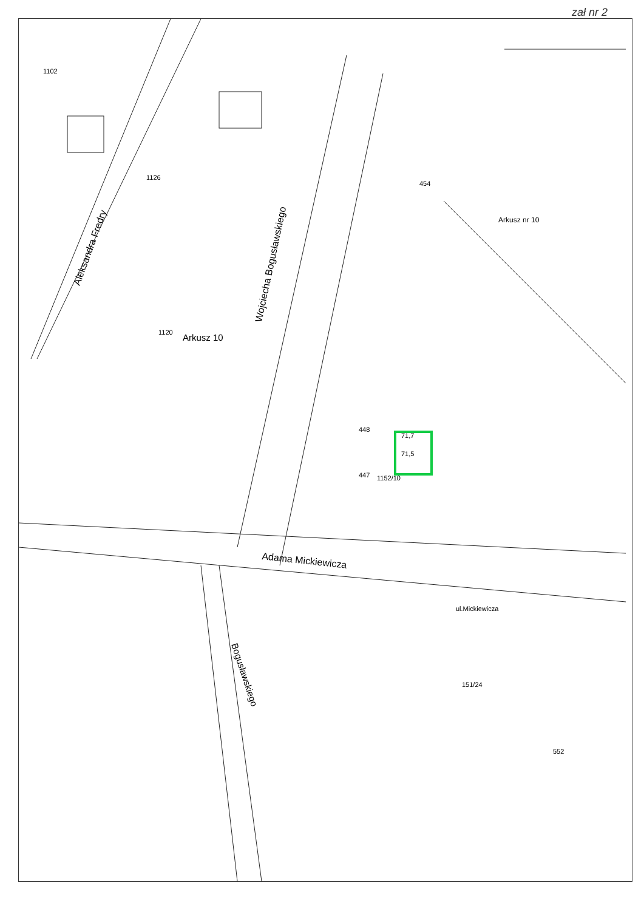zał nr 2
Aleksandra Fredry
Wojciecha Bogusławskiego
Arkusz 10
Arkusz nr 10
Adama Mickiewicza
Bogusławskiego
ul.Mickiewicza
1102
1126
1120
448
447
1152/10
71,7
71,5
454
552
151/24